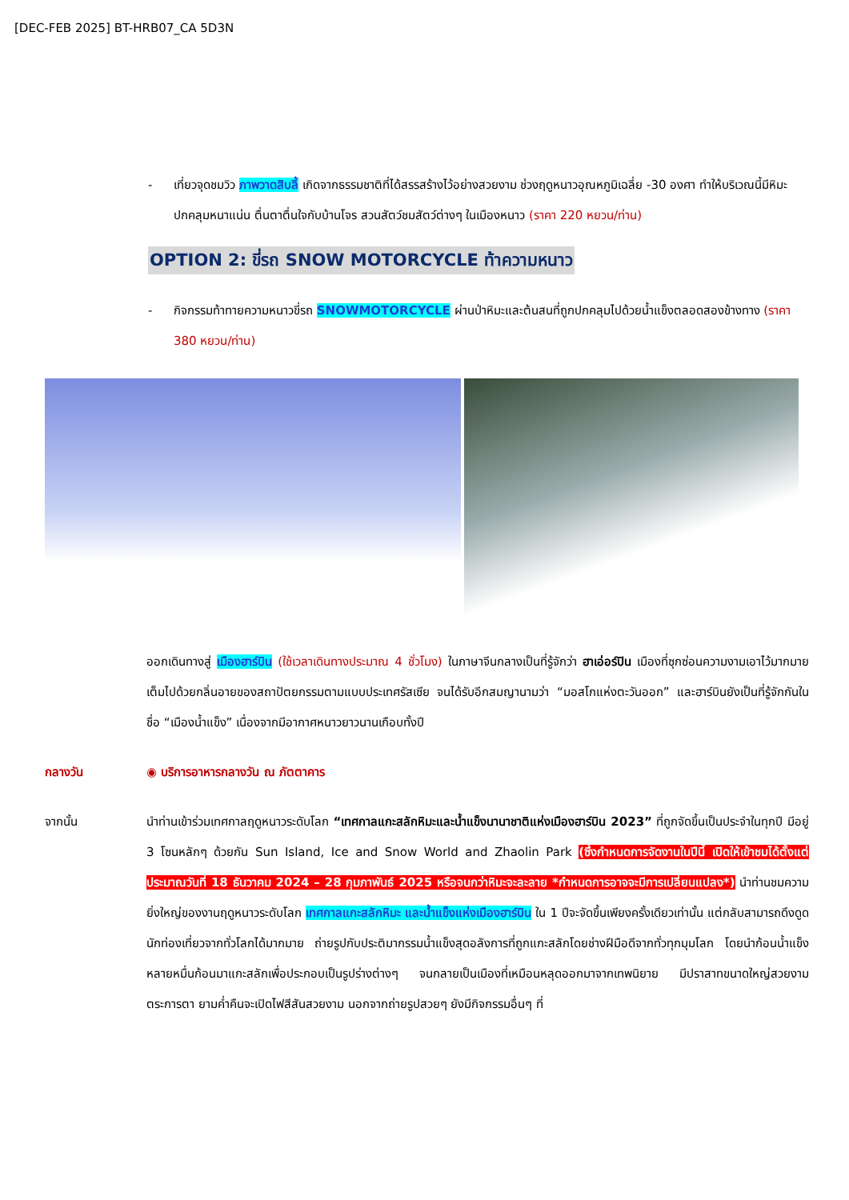[DEC-FEB 2025] BT-HRB07_CA 5D3N
- เที่ยวจุดชมวิว ภาพวาดสิบลี้ เกิดจากธรรมชาติที่ได้สรรสร้างไว้อย่างสวยงาม ช่วงฤดูหนาวอุณหภูมิเฉลี่ย -30 องศา ทำให้บริเวณนี้มีหิมะปกคลุมหนาแน่น ตื่นตาตื่นใจกับบ้านโจร สวนสัตว์ชมสัตว์ต่างๆ ในเมืองหนาว (ราคา 220 หยวน/ท่าน)
OPTION 2: ขี่รถ SNOW MOTORCYCLE ท้าความหนาว
- กิจกรรมท้าทายความหนาวขี่รถ SNOWMOTORCYCLE ผ่านป่าหิมะและต้นสนที่ถูกปกคลุมไปด้วยน้ำแข็งตลอดสองข้างทาง (ราคา 380 หยวน/ท่าน)
ออกเดินทางสู่ เมืองฮาร์บิน (ใช้เวลาเดินทางประมาณ 4 ชั่วโมง) ในภาษาจีนกลางเป็นที่รู้จักว่า ฮาเอ่อร์ปิน เมืองที่ซุกซ่อนความงามเอาไว้มากมาย เต็มไปด้วยกลิ่นอายของสถาปัตยกรรมตามแบบประเทศรัสเซีย จนได้รับอีกสมญานามว่า “มอสโกแห่งตะวันออก” และฮาร์บินยังเป็นที่รู้จักกันในชื่อ “เมืองน้ำแข็ง” เนื่องจากมีอากาศหนาวยาวนานเกือบทั้งปี
กลางวัน ◉ บริการอาหารกลางวัน ณ ภัตตาคาร
จากนั้น นำท่านเข้าร่วมเทศกาลฤดูหนาวระดับโลก “เทศกาลแกะสลักหิมะและน้ำแข็งนานาชาติแห่งเมืองฮาร์บิน 2023” ที่ถูกจัดขึ้นเป็นประจำในทุกปี มีอยู่ 3 โซนหลักๆ ด้วยกัน Sun Island, Ice and Snow World and Zhaolin Park (ซึ่งกำหนดการจัดงานในปีนี้ เปิดให้เข้าชมได้ตั้งแต่ประมาณวันที่ 18 ธันวาคม 2024 – 28 กุมภาพันธ์ 2025 หรือจนกว่าหิมะจะละลาย *กำหนดการอาจจะมีการเปลี่ยนแปลง*) นำท่านชมความยิ่งใหญ่ของงานฤดูหนาวระดับโลก เทศกาลแกะสลักหิมะ และน้ำแข็งแห่งเมืองฮาร์บิน ใน 1 ปีจะจัดขึ้นเพียงครั้งเดียวเท่านั้น แต่กลับสามารถดึงดูดนักท่องเที่ยวจากทั่วโลกได้มากมาย ถ่ายรูปกับประติมากรรมน้ำแข็งสุดอลังการที่ถูกแกะสลักโดยช่างฝีมือดีจากทั่วทุกมุมโลก โดยนำก้อนน้ำแข็งหลายหมื่นก้อนมาแกะสลักเพื่อประกอบเป็นรูปร่างต่างๆ จนกลายเป็นเมืองที่เหมือนหลุดออกมาจากเทพนิยาย มีปราสาทขนาดใหญ่สวยงามตระการตา ยามค่ำคืนจะเปิดไฟสีสันสวยงาม นอกจากถ่ายรูปสวยๆ ยังมีกิจกรรมอื่นๆ ที่